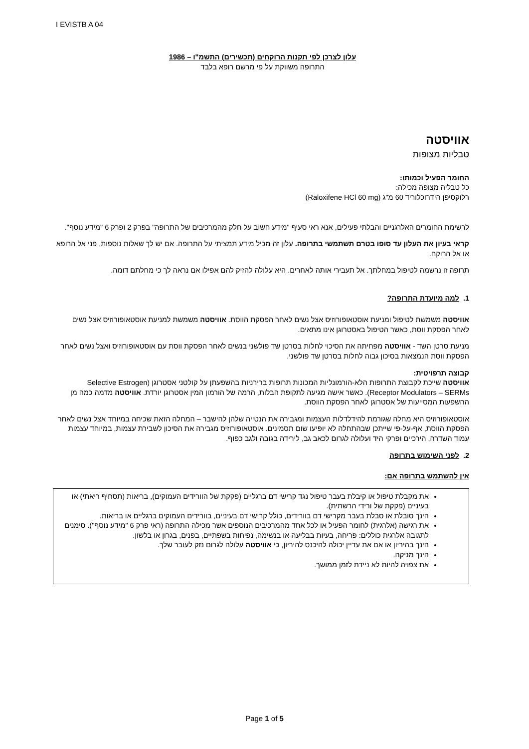I EVISTB A 04
עלון לצרכן לפי תקנות הרוקחים (תכשירים) התשמ"ו – 1986
התרופה משווקת על פי מרשם רופא בלבד
אוויסטה
טבליות מצופות
החומר הפעיל וכמותו:
כל טבליה מצופה מכילה:
רלוקסיפן הידרוכלוריד 60 מ"ג (Raloxifene HCl 60 mg)
לרשימת החומרים האלרגניים והבלתי פעילים, אנא ראי סעיף "מידע חשוב על חלק מהמרכיבים של התרופה" בפרק 2 ופרק 6 "מידע נוסף".
קראי בעיון את העלון עד סופו בטרם תשתמשי בתרופה. עלון זה מכיל מידע תמציתי על התרופה. אם יש לך שאלות נוספות, פני אל הרופא או אל הרוקח.
תרופה זו נרשמה לטיפול במחלתך. אל תעבירי אותה לאחרים. היא עלולה להזיק להם אפילו אם נראה לך כי מחלתם דומה.
1. למה מיועדת התרופה?
אוויסטה משמשת לטיפול ומניעת אוסטאופורוזיס אצל נשים לאחר הפסקת הווסת. אוויסטה משמשת למניעת אוסטאופורוזיס אצל נשים לאחר הפסקת ווסת, כאשר הטיפול באסטרוגן אינו מתאים.
מניעת סרטן השד - אוויסטה מפחיתה את הסיכוי לחלות בסרטן שד פולשני בנשים לאחר הפסקת ווסת עם אוסטאופורוזיס ואצל נשים לאחר הפסקת ווסת הנמצאות בסיכון גבוה לחלות בסרטן שד פולשני.
קבוצה תרפויטית:
אוויסטה שייכת לקבוצת התרופות הלא-הורמונליות המכונות תרופות ברירניות בהשפעתן על קולטני אסטרוגן (Selective Estrogen Receptor Modulators – SERMs). כאשר אישה מגיעה לתקופת הבלות, הרמה של הורמון המין אסטרוגן יורדת. אוויסטה מדמה כמה מן ההשפעות המסייעות של אסטרוגן לאחר הפסקת הווסת.
אוסטאופורוזיס היא מחלה שגורמת להידלדלות העצמות ומגבירה את הנטייה שלהן להישבר – המחלה הזאת שכיחה במיוחד אצל נשים לאחר הפסקת הווסת, אף-על-פי שייתכן שבהתחלה לא יופיעו שום תסמינים. אוסטאופורוזיס מגבירה את הסיכון לשבירת עצמות, במיוחד עצמות עמוד השדרה, הירכיים ופרקי היד ועלולה לגרום לכאב גב, לירידה בגובה ולגב כפוף.
2. לפני השימוש בתרופה
אין להשתמש בתרופה אם:
את מקבלת טיפול או קיבלת בעבר טיפול נגד קרישי דם ברגליים (פקקת של הוורידים העמוקים), בריאות (תסחיף ריאתי) או בעיניים (פקקת של ורידי הרשתית).
הינך סובלת או סבלת בעבר מקרישי דם בוורידים, כולל קרישי דם בעיניים, בוורידים העמוקים ברגליים או בריאות.
את רגישה (אלרגית) לחומר הפעיל או לכל אחד מהמרכיבים הנוספים אשר מכילה התרופה (ראי פרק 6 "מידע נוסף"). סימנים לתגובה אלרגית כוללים: פריחה, בעיות בבליעה או בנשימה, נפיחות בשפתיים, בפנים, בגרון או בלשון.
הינך בהיריון או אם את עדיין יכולה להיכנס להיריון, כי אוויסטה עלולה לגרום נזק לעובר שלך.
הינך מניקה.
את צפויה להיות לא ניידת לזמן ממושך.
Page 1 of 5